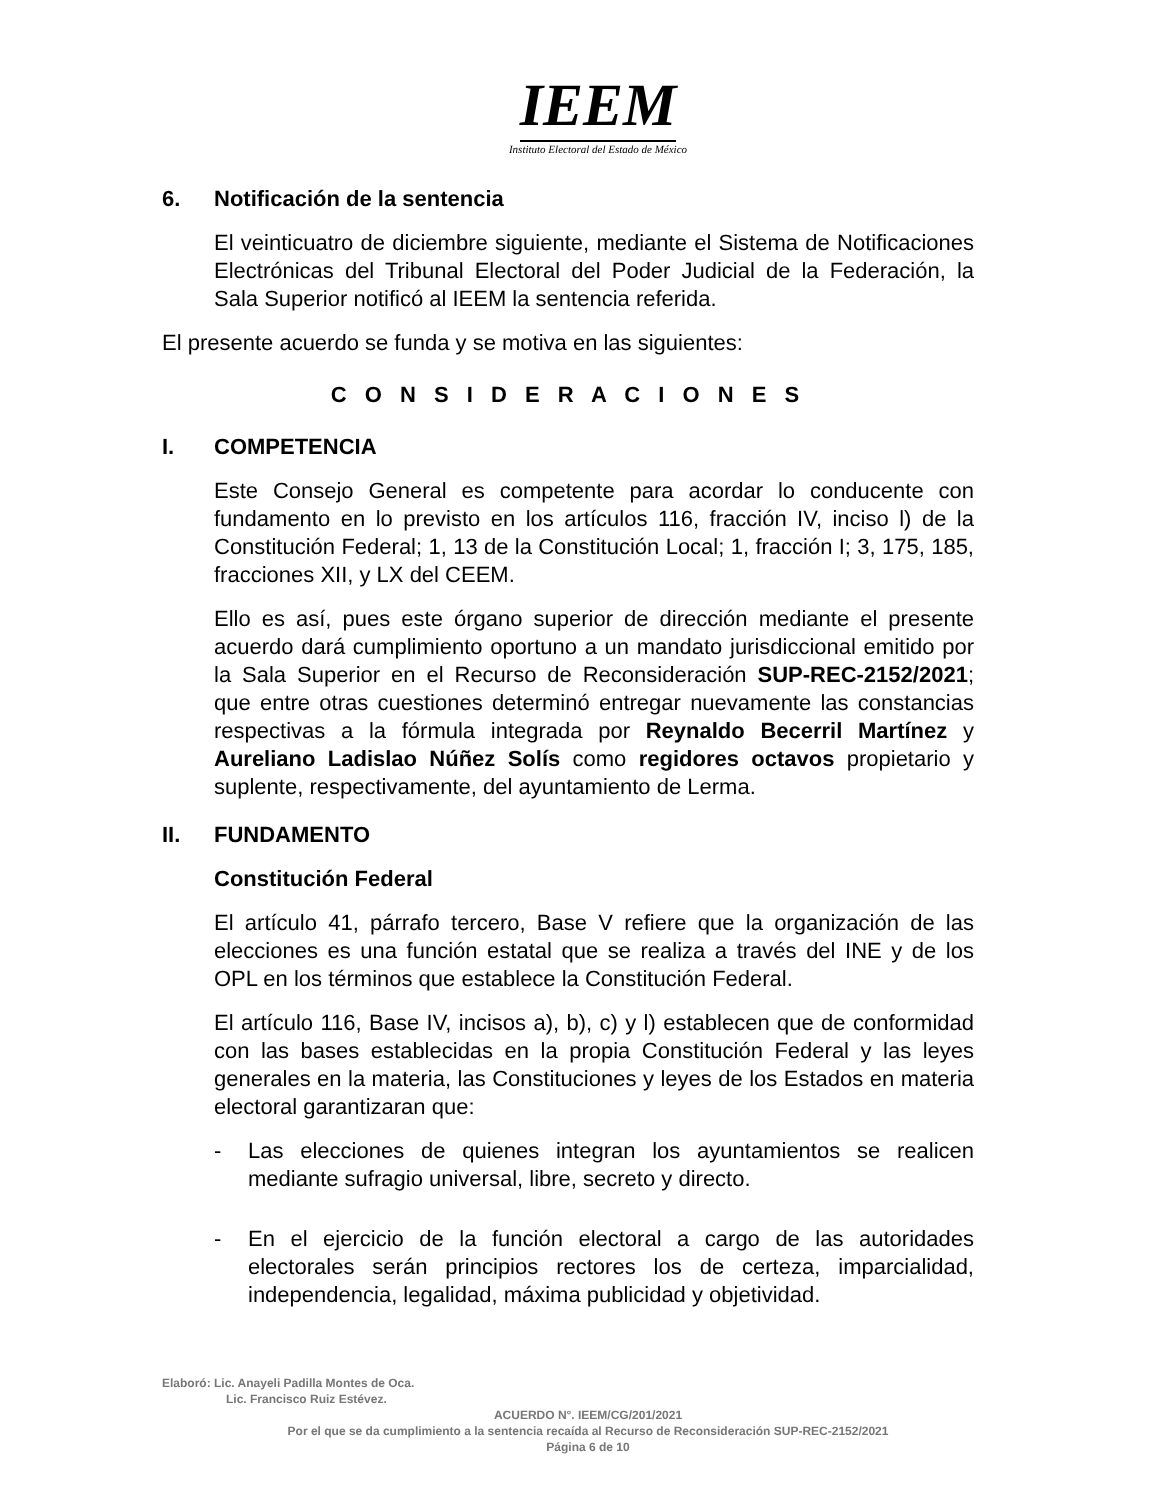IEEM
Instituto Electoral del Estado de México
6. Notificación de la sentencia
El veinticuatro de diciembre siguiente, mediante el Sistema de Notificaciones Electrónicas del Tribunal Electoral del Poder Judicial de la Federación, la Sala Superior notificó al IEEM la sentencia referida.
El presente acuerdo se funda y se motiva en las siguientes:
C O N S I D E R A C I O N E S
I. COMPETENCIA
Este Consejo General es competente para acordar lo conducente con fundamento en lo previsto en los artículos 116, fracción IV, inciso l) de la Constitución Federal; 1, 13 de la Constitución Local; 1, fracción I; 3, 175, 185, fracciones XII, y LX del CEEM.
Ello es así, pues este órgano superior de dirección mediante el presente acuerdo dará cumplimiento oportuno a un mandato jurisdiccional emitido por la Sala Superior en el Recurso de Reconsideración SUP-REC-2152/2021; que entre otras cuestiones determinó entregar nuevamente las constancias respectivas a la fórmula integrada por Reynaldo Becerril Martínez y Aureliano Ladislao Núñez Solís como regidores octavos propietario y suplente, respectivamente, del ayuntamiento de Lerma.
II. FUNDAMENTO
Constitución Federal
El artículo 41, párrafo tercero, Base V refiere que la organización de las elecciones es una función estatal que se realiza a través del INE y de los OPL en los términos que establece la Constitución Federal.
El artículo 116, Base IV, incisos a), b), c) y l) establecen que de conformidad con las bases establecidas en la propia Constitución Federal y las leyes generales en la materia, las Constituciones y leyes de los Estados en materia electoral garantizaran que:
- Las elecciones de quienes integran los ayuntamientos se realicen mediante sufragio universal, libre, secreto y directo.
- En el ejercicio de la función electoral a cargo de las autoridades electorales serán principios rectores los de certeza, imparcialidad, independencia, legalidad, máxima publicidad y objetividad.
Elaboró: Lic. Anayeli Padilla Montes de Oca.
Lic. Francisco Ruiz Estévez.
ACUERDO N°. IEEM/CG/201/2021
Por el que se da cumplimiento a la sentencia recaída al Recurso de Reconsideración SUP-REC-2152/2021
Página 6 de 10